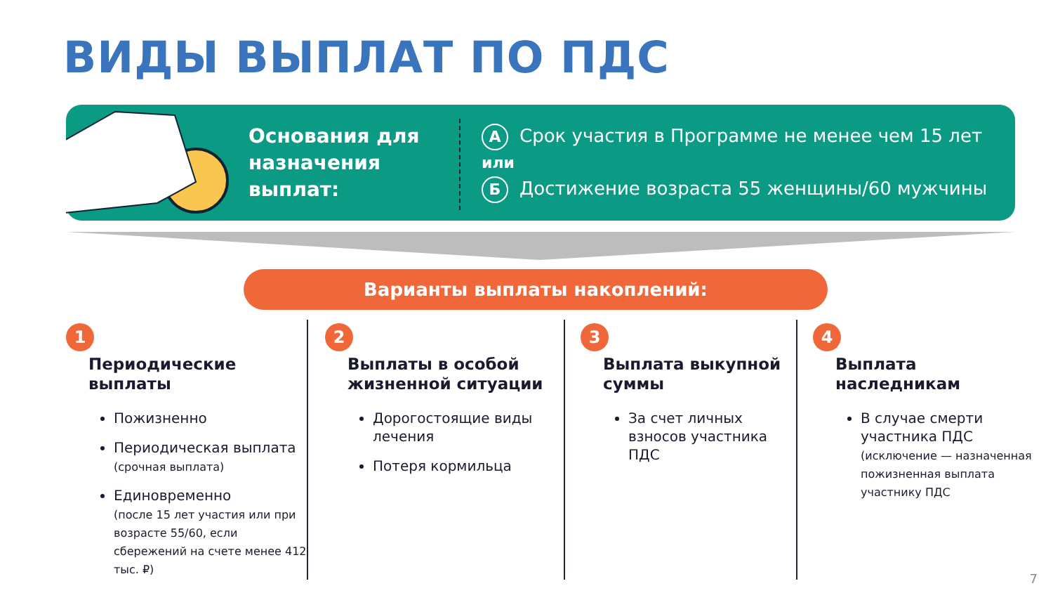ВИДЫ ВЫПЛАТ ПО ПДС
Основания для назначения выплат:
А Срок участия в Программе не менее чем 15 лет
или
Б Достижение возраста 55 женщины/60 мужчины
Варианты выплаты накоплений:
1
Периодические выплаты
Пожизненно
Периодическая выплата (срочная выплата)
Единовременно
(после 15 лет участия или при возрасте 55/60, если сбережений на счете менее 412 тыс. ₽)
2
Выплаты в особой жизненной ситуации
Дорогостоящие виды лечения
Потеря кормильца
3
Выплата выкупной суммы
За счет личных взносов участника ПДС
4
Выплата наследникам
В случае смерти участника ПДС
(исключение — назначенная пожизненная выплата участнику ПДС
7